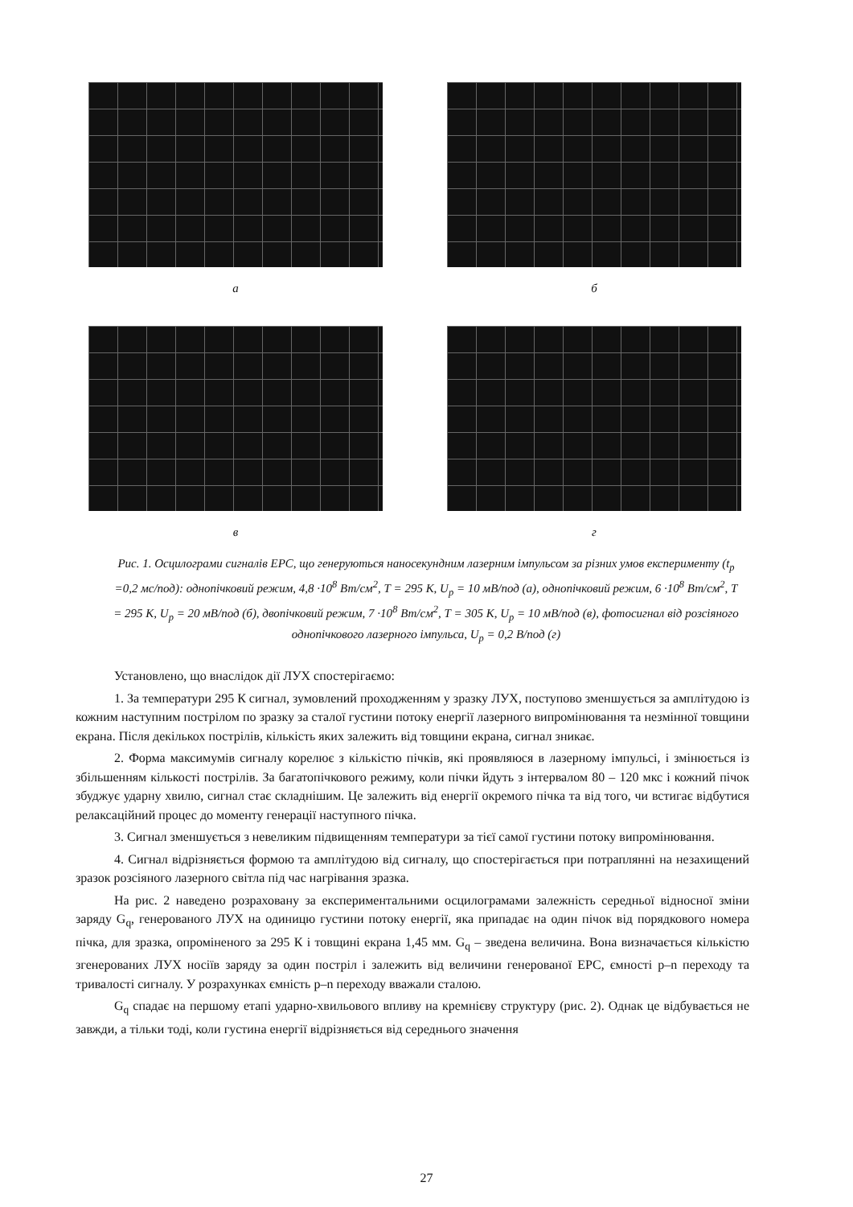а б
в г
Рис. 1. Осцилограми сигналів ЕРС, що генеруються наносекундним лазерним імпульсом за різних умов експерименту (t<sub>p</sub> =0,2 мс/под): однопічковий режим, 4,8 ·10<sup>8</sup> Вт/см<sup>2</sup>, Т = 295 К, U<sub>p</sub> = 10 мВ/под (а), однопічковий режим, 6 ·10<sup>8</sup> Вт/см<sup>2</sup>, Т = 295 К, U<sub>p</sub> = 20 мВ/под (б), двопічковий режим, 7 ·10<sup>8</sup> Вт/см<sup>2</sup>, Т = 305 К, U<sub>p</sub> = 10 мВ/под (в), фотосигнал від розсіяного однопічкового лазерного імпульса, U<sub>p</sub> = 0,2 В/под (г)
Установлено, що внаслідок дії ЛУХ спостерігаємо:
1. За температури 295 К сигнал, зумовлений проходженням у зразку ЛУХ, поступово зменшується за амплітудою із кожним наступним пострілом по зразку за сталої густини потоку енергії лазерного випромінювання та незмінної товщини екрана. Після декількох пострілів, кількість яких залежить від товщини екрана, сигнал зникає.
2. Форма максимумів сигналу корелює з кількістю пічків, які проявляюся в лазерному імпульсі, і змінюється із збільшенням кількості пострілів. За багатопічкового режиму, коли пічки йдуть з інтервалом 80 – 120 мкс і кожний пічок збуджує ударну хвилю, сигнал стає складнішим. Це залежить від енергії окремого пічка та від того, чи встигає відбутися релаксаційний процес до моменту генерації наступного пічка.
3. Сигнал зменшується з невеликим підвищенням температури за тієї самої густини потоку випромінювання.
4. Сигнал відрізняється формою та амплітудою від сигналу, що спостерігається при потраплянні на незахищений зразок розсіяного лазерного світла під час нагрівання зразка.
На рис. 2 наведено розраховану за експериментальними осцилограмами залежність середньої відносної зміни заряду G<sub>q</sub>, генерованого ЛУХ на одиницю густини потоку енергії, яка припадає на один пічок від порядкового номера пічка, для зразка, опроміненого за 295 К і товщині екрана 1,45 мм. G<sub>q</sub> – зведена величина. Вона визначається кількістю згенерованих ЛУХ носіїв заряду за один постріл і залежить від величини генерованої ЕРС, ємності p–n переходу та тривалості сигналу. У розрахунках ємність p–n переходу вважали сталою.
G<sub>q</sub> спадає на першому етапі ударно-хвильового впливу на кремнієву структуру (рис. 2). Однак це відбувається не завжди, а тільки тоді, коли густина енергії відрізняється від середнього значення
27